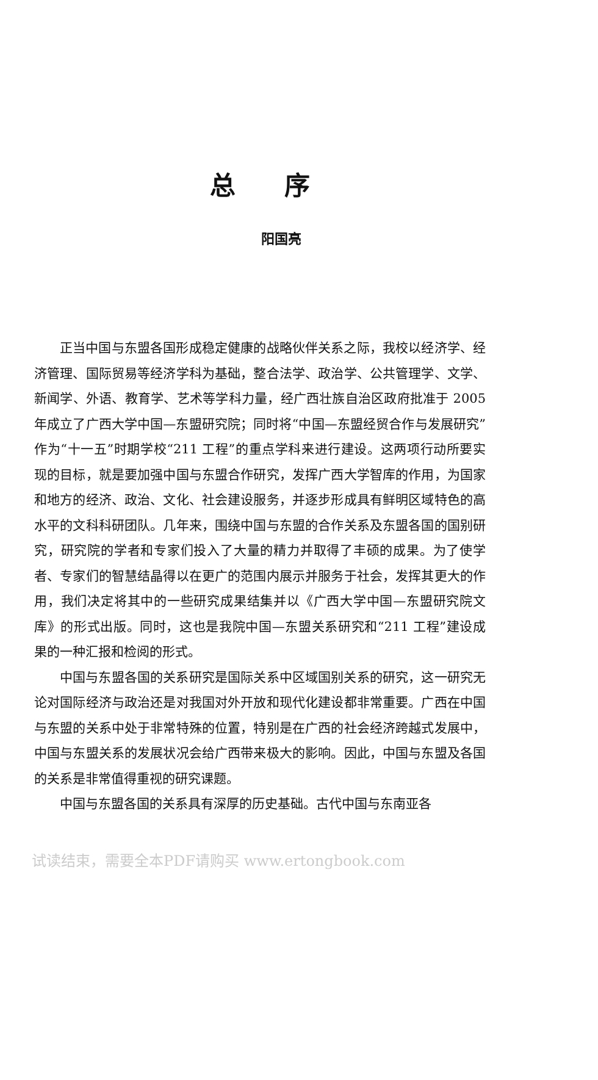总序
阳国亮
正当中国与东盟各国形成稳定健康的战略伙伴关系之际，我校以经济学、经济管理、国际贸易等经济学科为基础，整合法学、政治学、公共管理学、文学、新闻学、外语、教育学、艺术等学科力量，经广西壮族自治区政府批准于 2005 年成立了广西大学中国—东盟研究院；同时将“中国—东盟经贸合作与发展研究”作为“十一五”时期学校“211 工程”的重点学科来进行建设。这两项行动所要实现的目标，就是要加强中国与东盟合作研究，发挥广西大学智库的作用，为国家和地方的经济、政治、文化、社会建设服务，并逐步形成具有鲜明区域特色的高水平的文科科研团队。几年来，围绕中国与东盟的合作关系及东盟各国的国别研究，研究院的学者和专家们投入了大量的精力并取得了丰硕的成果。为了使学者、专家们的智慧结晶得以在更广的范围内展示并服务于社会，发挥其更大的作用，我们决定将其中的一些研究成果结集并以《广西大学中国—东盟研究院文库》的形式出版。同时，这也是我院中国—东盟关系研究和“211 工程”建设成果的一种汇报和检阅的形式。
中国与东盟各国的关系研究是国际关系中区域国别关系的研究，这一研究无论对国际经济与政治还是对我国对外开放和现代化建设都非常重要。广西在中国与东盟的关系中处于非常特殊的位置，特别是在广西的社会经济跨越式发展中，中国与东盟关系的发展状况会给广西带来极大的影响。因此，中国与东盟及各国的关系是非常值得重视的研究课题。
中国与东盟各国的关系具有深厚的历史基础。古代中国与东南亚各
试读结束，需要全本PDF请购买 www.ertongbook.com